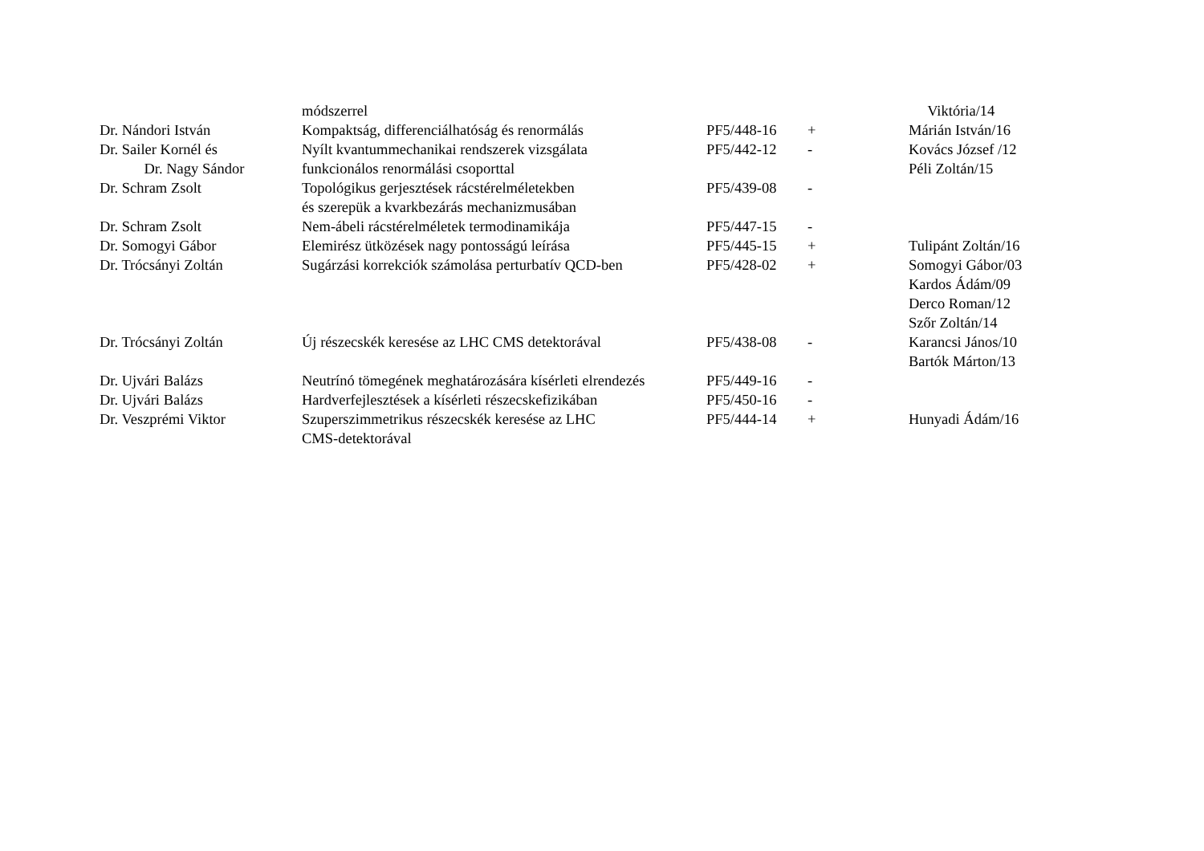| | módszerrel | | | Viktória/14 |
| Dr. Nándori István | Kompaktság, differenciálhatóság és renormálás | PF5/448-16 | + | Márián István/16 |
| Dr. Sailer Kornél és Dr. Nagy Sándor | Nyílt kvantummechanikai rendszerek vizsgálata funkcionálos renormálási csoporttal | PF5/442-12 | - | Kovács József /12 Péli Zoltán/15 |
| Dr. Schram Zsolt | Topológikus gerjesztések rácstérelméletekben és szerepük a kvarkbezárás mechanizmusában | PF5/439-08 | - | |
| Dr. Schram Zsolt | Nem-ábeli rácstérelméletek termodinamikája | PF5/447-15 | - | |
| Dr. Somogyi Gábor | Elemirész ütközések nagy pontosságú leírása | PF5/445-15 | + | Tulipánt Zoltán/16 |
| Dr. Trócsányi Zoltán | Sugárzási korrekciók számolása perturbatív QCD-ben | PF5/428-02 | + | Somogyi Gábor/03 Kardos Ádám/09 Derco Roman/12 Szőr Zoltán/14 |
| Dr. Trócsányi Zoltán | Új részecskék keresése az LHC CMS detektorával | PF5/438-08 | - | Karancsi János/10 Bartók Márton/13 |
| Dr. Ujvári Balázs | Neutrínó tömegének meghatározására kísérleti elrendezés | PF5/449-16 | - | |
| Dr. Ujvári Balázs | Hardverfejlesztések a kísérleti részecskefizikában | PF5/450-16 | - | |
| Dr. Veszprémi Viktor | Szuperszimmetrikus részecskék keresése az LHC CMS-detektorával | PF5/444-14 | + | Hunyadi Ádám/16 |